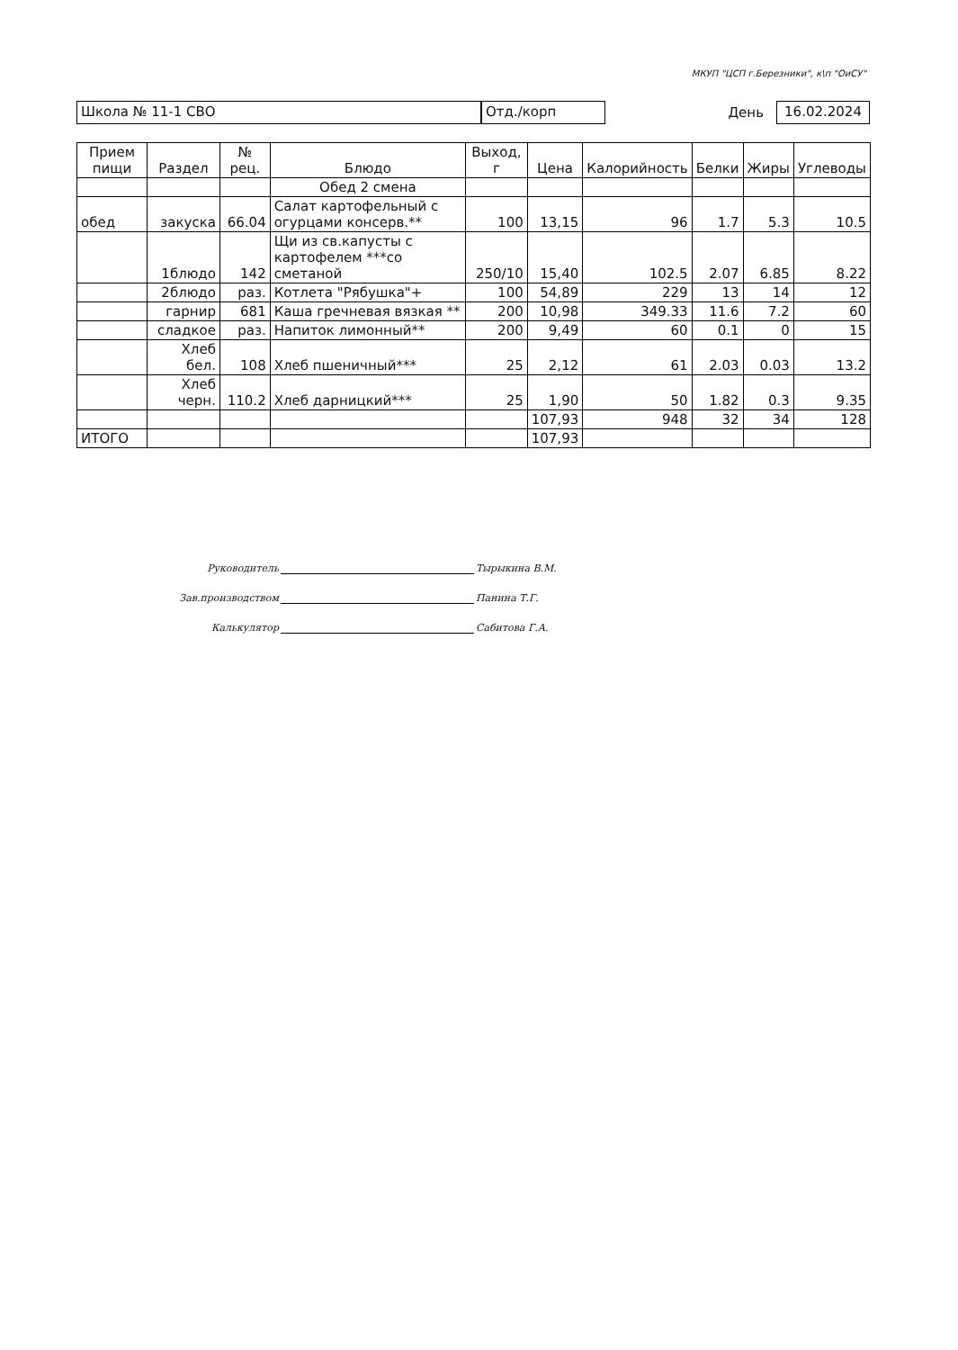МКУП "ЦСП г.Березники", к\п "ОиСУ"
Школа № 11-1 СВО Отд./корп
День
16.02.2024
| Прием пищи | Раздел | № рец. | Блюдо | Выход, г | Цена | Калорийность | Белки | Жиры | Углеводы |
| --- | --- | --- | --- | --- | --- | --- | --- | --- | --- |
| | | | Обед 2 смена | | | | | | |
| обед | закуска | 66.04 | Салат картофельный с огурцами консерв.** | 100 | 13,15 | 96 | 1.7 | 5.3 | 10.5 |
| | 1блюдо | 142 | Щи из св.капусты с картофелем ***со сметаной | 250/10 | 15,40 | 102.5 | 2.07 | 6.85 | 8.22 |
| | 2блюдо | раз. | Котлета "Рябушка"+ | 100 | 54,89 | 229 | 13 | 14 | 12 |
| | гарнир | 681 | Каша гречневая вязкая ** | 200 | 10,98 | 349.33 | 11.6 | 7.2 | 60 |
| | сладкое | раз. | Напиток лимонный** | 200 | 9,49 | 60 | 0.1 | 0 | 15 |
| | Хлеб бел. | 108 | Хлеб пшеничный*** | 25 | 2,12 | 61 | 2.03 | 0.03 | 13.2 |
| | Хлеб черн. | 110.2 | Хлеб дарницкий*** | 25 | 1,90 | 50 | 1.82 | 0.3 | 9.35 |
| | | | | | 107,93 | 948 | 32 | 34 | 128 |
| ИТОГО | | | | | 107,93 | | | | |
Руководитель Тырыкина В.М.
Зав.производством Панина Т.Г.
Калькулятор Сабитова Г.А.